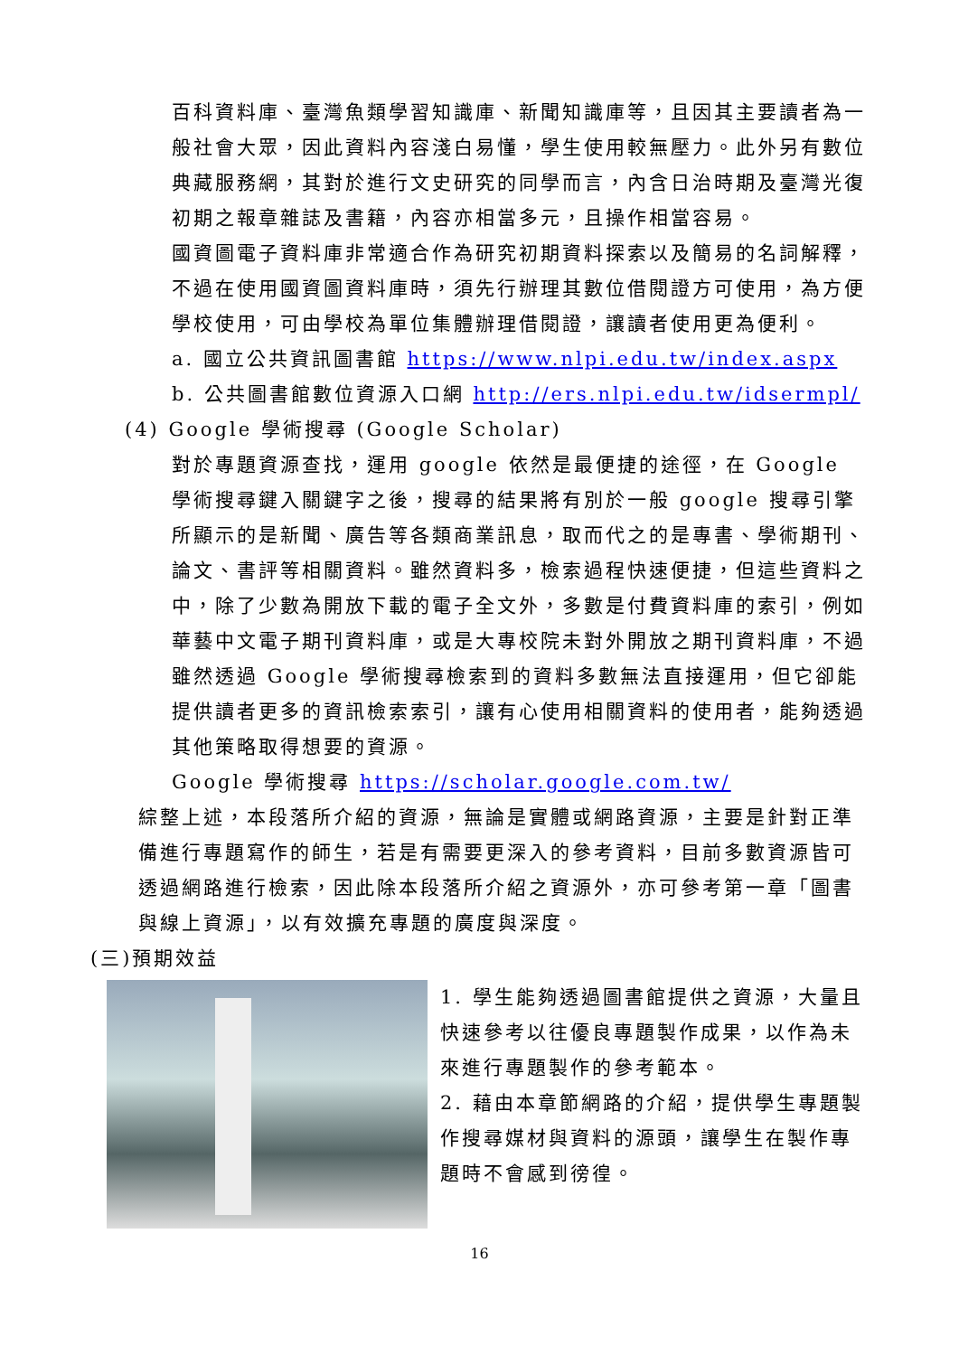百科資料庫、臺灣魚類學習知識庫、新聞知識庫等，且因其主要讀者為一般社會大眾，因此資料內容淺白易懂，學生使用較無壓力。此外另有數位典藏服務網，其對於進行文史研究的同學而言，內含日治時期及臺灣光復初期之報章雜誌及書籍，內容亦相當多元，且操作相當容易。
國資圖電子資料庫非常適合作為研究初期資料探索以及簡易的名詞解釋，不過在使用國資圖資料庫時，須先行辦理其數位借閱證方可使用，為方便學校使用，可由學校為單位集體辦理借閱證，讓讀者使用更為便利。
a. 國立公共資訊圖書館 https://www.nlpi.edu.tw/index.aspx
b. 公共圖書館數位資源入口網 http://ers.nlpi.edu.tw/idsermpl/
(4) Google 學術搜尋 (Google Scholar)
對於專題資源查找，運用 google 依然是最便捷的途徑，在 Google 學術搜尋鍵入關鍵字之後，搜尋的結果將有別於一般 google 搜尋引擎所顯示的是新聞、廣告等各類商業訊息，取而代之的是專書、學術期刊、論文、書評等相關資料。雖然資料多，檢索過程快速便捷，但這些資料之中，除了少數為開放下載的電子全文外，多數是付費資料庫的索引，例如華藝中文電子期刊資料庫，或是大專校院未對外開放之期刊資料庫，不過雖然透過 Google 學術搜尋檢索到的資料多數無法直接運用，但它卻能提供讀者更多的資訊檢索索引，讓有心使用相關資料的使用者，能夠透過其他策略取得想要的資源。
Google 學術搜尋 https://scholar.google.com.tw/
綜整上述，本段落所介紹的資源，無論是實體或網路資源，主要是針對正準備進行專題寫作的師生，若是有需要更深入的參考資料，目前多數資源皆可透過網路進行檢索，因此除本段落所介紹之資源外，亦可參考第一章「圖書與線上資源」，以有效擴充專題的廣度與深度。
(三)預期效益
1. 學生能夠透過圖書館提供之資源，大量且快速參考以往優良專題製作成果，以作為未來進行專題製作的參考範本。
2. 藉由本章節網路的介紹，提供學生專題製作搜尋媒材與資料的源頭，讓學生在製作專題時不會感到徬徨。
16